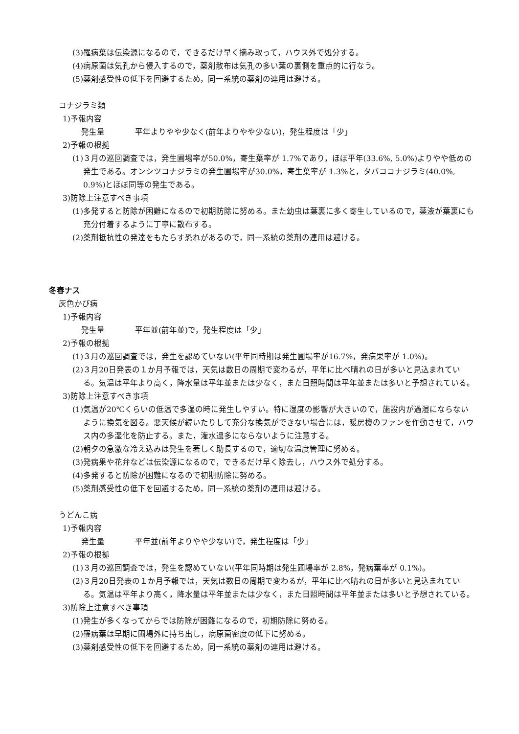(3)罹病葉は伝染源になるので，できるだけ早く摘み取って，ハウス外で処分する。
(4)病原菌は気孔から侵入するので，薬剤散布は気孔の多い葉の裏側を重点的に行なう。
(5)薬剤感受性の低下を回避するため，同一系統の薬剤の連用は避ける。
コナジラミ類
1)予報内容
発生量 平年よりやや少なく(前年よりやや少ない)，発生程度は「少」
2)予報の根拠
(1)３月の巡回調査では，発生圃場率が50.0%，寄生葉率が 1.7%であり，ほぼ平年(33.6%, 5.0%)よりやや低めの発生である。オンシツコナジラミの発生圃場率が30.0%，寄生葉率が 1.3%と，タバココナジラミ(40.0%, 0.9%)とほぼ同等の発生である。
3)防除上注意すべき事項
(1)多発すると防除が困難になるので初期防除に努める。また幼虫は葉裏に多く寄生しているので，薬液が葉裏にも充分付着するように丁寧に散布する。
(2)薬剤抵抗性の発達をもたらす恐れがあるので，同一系統の薬剤の連用は避ける。
冬春ナス
灰色かび病
1)予報内容
発生量 平年並(前年並)で，発生程度は「少」
2)予報の根拠
(1)３月の巡回調査では，発生を認めていない(平年同時期は発生圃場率が16.7%，発病果率が 1.0%)。
(2)３月20日発表の１か月予報では，天気は数日の周期で変わるが，平年に比べ晴れの日が多いと見込まれている。気温は平年より高く，降水量は平年並または少なく，また日照時間は平年並または多いと予想されている。
3)防除上注意すべき事項
(1)気温が20℃くらいの低温で多湿の時に発生しやすい。特に湿度の影響が大きいので，施設内が過湿にならないように換気を図る。悪天候が続いたりして充分な換気ができない場合には，暖房機のファンを作動させて，ハウス内の多湿化を防止する。また，潅水過多にならないように注意する。
(2)朝夕の急激な冷え込みは発生を著しく助長するので，適切な温度管理に努める。
(3)発病果や花弁などは伝染源になるので，できるだけ早く除去し，ハウス外で処分する。
(4)多発すると防除が困難になるので初期防除に努める。
(5)薬剤感受性の低下を回避するため，同一系統の薬剤の連用は避ける。
うどんこ病
1)予報内容
発生量 平年並(前年よりやや少ない)で，発生程度は「少」
2)予報の根拠
(1)３月の巡回調査では，発生を認めていない(平年同時期は発生圃場率が 2.8%，発病葉率が 0.1%)。
(2)３月20日発表の１か月予報では，天気は数日の周期で変わるが，平年に比べ晴れの日が多いと見込まれている。気温は平年より高く，降水量は平年並または少なく，また日照時間は平年並または多いと予想されている。
3)防除上注意すべき事項
(1)発生が多くなってからでは防除が困難になるので，初期防除に努める。
(2)罹病葉は早期に圃場外に持ち出し，病原菌密度の低下に努める。
(3)薬剤感受性の低下を回避するため，同一系統の薬剤の連用は避ける。